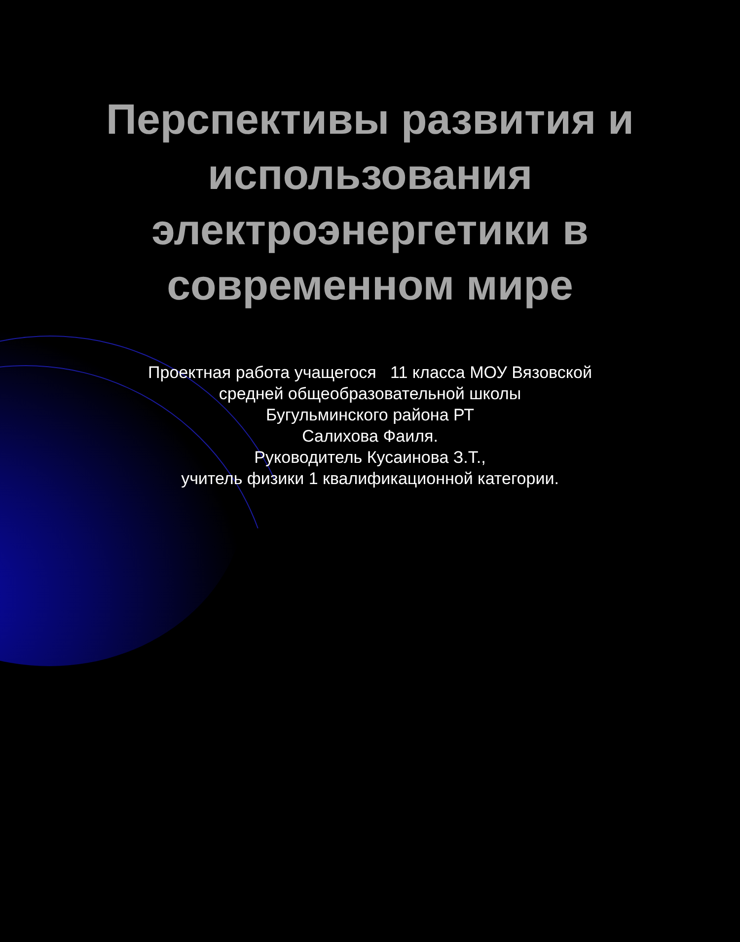Перспективы развития и
использования
электроэнергетики в
современном мире
Проектная работа учащегося 11 класса МОУ Вязовской
средней общеобразовательной школы
Бугульминского района РТ
Салихова Фаиля.
Руководитель Кусаинова З.Т.,
учитель физики 1 квалификационной категории.